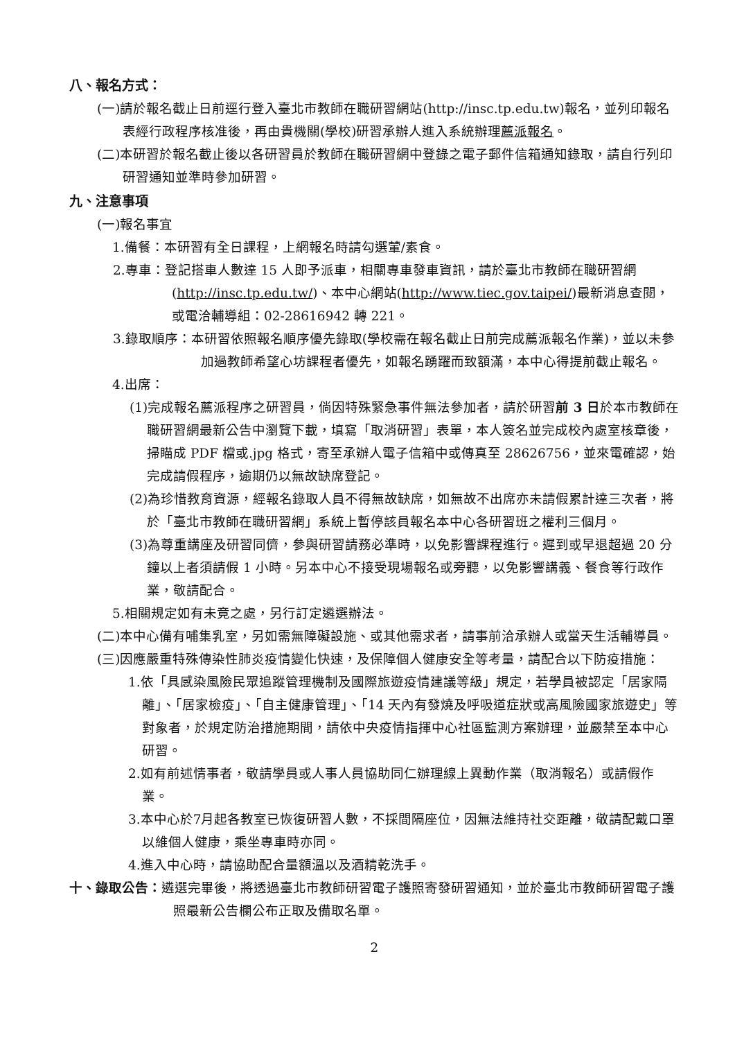八、報名方式：
(一)請於報名截止日前逕行登入臺北市教師在職研習網站(http://insc.tp.edu.tw)報名，並列印報名表經行政程序核准後，再由貴機關(學校)研習承辦人進入系統辦理薦派報名。
(二)本研習於報名截止後以各研習員於教師在職研習網中登錄之電子郵件信箱通知錄取，請自行列印研習通知並準時參加研習。
九、注意事項
(一)報名事宜
1.備餐：本研習有全日課程，上網報名時請勾選葷/素食。
2.專車：登記搭車人數達 15 人即予派車，相關專車發車資訊，請於臺北市教師在職研習網(http://insc.tp.edu.tw/)、本中心網站(http://www.tiec.gov.taipei/)最新消息查閱，或電洽輔導組：02-28616942 轉 221。
3.錄取順序：本研習依照報名順序優先錄取(學校需在報名截止日前完成薦派報名作業)，並以未參加過教師希望心坊課程者優先，如報名踴躍而致額滿，本中心得提前截止報名。
4.出席：
(1)完成報名薦派程序之研習員，倘因特殊緊急事件無法參加者，請於研習前 3 日於本市教師在職研習網最新公告中瀏覽下載，填寫「取消研習」表單，本人簽名並完成校內處室核章後，掃瞄成 PDF 檔或.jpg 格式，寄至承辦人電子信箱中或傳真至 28626756，並來電確認，始完成請假程序，逾期仍以無故缺席登記。
(2)為珍惜教育資源，經報名錄取人員不得無故缺席，如無故不出席亦未請假累計達三次者，將於「臺北市教師在職研習網」系統上暫停該員報名本中心各研習班之權利三個月。
(3)為尊重講座及研習同儕，參與研習請務必準時，以免影響課程進行。遲到或早退超過 20 分鐘以上者須請假 1 小時。另本中心不接受現場報名或旁聽，以免影響講義、餐食等行政作業，敬請配合。
5.相關規定如有未竟之處，另行訂定遴選辦法。
(二)本中心備有哺集乳室，另如需無障礙設施、或其他需求者，請事前洽承辦人或當天生活輔導員。
(三)因應嚴重特殊傳染性肺炎疫情變化快速，及保障個人健康安全等考量，請配合以下防疫措施：
1.依「具感染風險民眾追蹤管理機制及國際旅遊疫情建議等級」規定，若學員被認定「居家隔離」、「居家檢疫」、「自主健康管理」、「14 天內有發燒及呼吸道症狀或高風險國家旅遊史」等對象者，於規定防治措施期間，請依中央疫情指揮中心社區監測方案辦理，並嚴禁至本中心研習。
2.如有前述情事者，敬請學員或人事人員協助同仁辦理線上異動作業（取消報名）或請假作業。
3.本中心於7月起各教室已恢復研習人數，不採間隔座位，因無法維持社交距離，敬請配戴口罩以維個人健康，乘坐專車時亦同。
4.進入中心時，請協助配合量額溫以及酒精乾洗手。
十、錄取公告：遴選完畢後，將透過臺北市教師研習電子護照寄發研習通知，並於臺北市教師研習電子護照最新公告欄公布正取及備取名單。
2